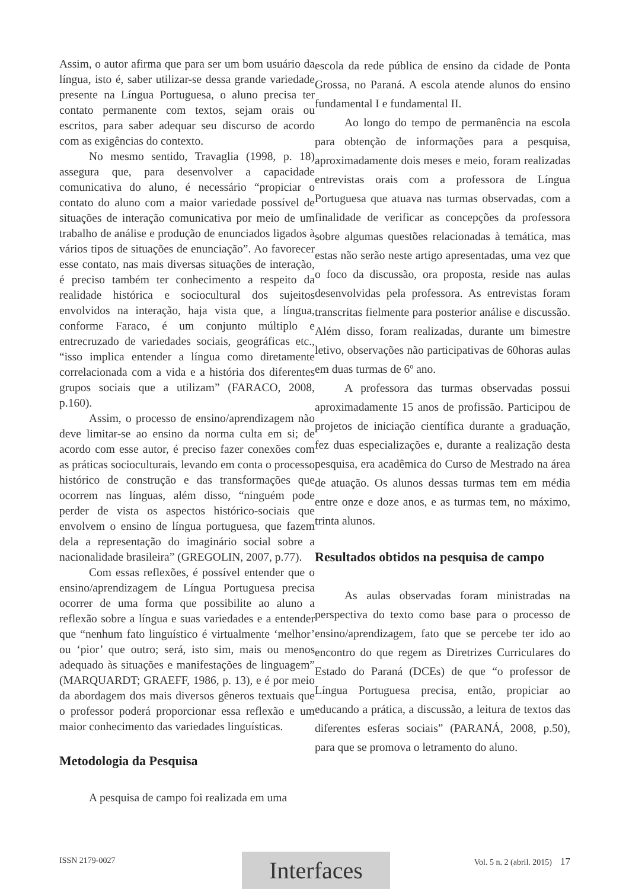Assim, o autor afirma que para ser um bom usuário da língua, isto é, saber utilizar-se dessa grande variedade presente na Língua Portuguesa, o aluno precisa ter contato permanente com textos, sejam orais ou escritos, para saber adequar seu discurso de acordo com as exigências do contexto.
No mesmo sentido, Travaglia (1998, p. 18) assegura que, para desenvolver a capacidade comunicativa do aluno, é necessário “propiciar o contato do aluno com a maior variedade possível de situações de interação comunicativa por meio de um trabalho de análise e produção de enunciados ligados à vários tipos de situações de enunciação”. Ao favorecer esse contato, nas mais diversas situações de interação, é preciso também ter conhecimento a respeito da realidade histórica e sociocultural dos sujeitos envolvidos na interação, haja vista que, a língua, conforme Faraco, é um conjunto múltiplo e entrecruzado de variedades sociais, geográficas etc., “isso implica entender a língua como diretamente correlacionada com a vida e a história dos diferentes grupos sociais que a utilizam” (FARACO, 2008, p.160).
Assim, o processo de ensino/aprendizagem não deve limitar-se ao ensino da norma culta em si; de acordo com esse autor, é preciso fazer conexões com as práticas socioculturais, levando em conta o processo histórico de construção e das transformações que ocorrem nas línguas, além disso, “ninguém pode perder de vista os aspectos histórico-sociais que envolvem o ensino de língua portuguesa, que fazem dela a representação do imaginário social sobre a nacionalidade brasileira” (GREGOLIN, 2007, p.77).
Com essas reflexões, é possível entender que o ensino/aprendizagem de Língua Portuguesa precisa ocorrer de uma forma que possibilite ao aluno a reflexão sobre a língua e suas variedades e a entender que “nenhum fato linguístico é virtualmente ‘melhor’ ou ‘pior’ que outro; será, isto sim, mais ou menos adequado às situações e manifestações de linguagem” (MARQUARDT; GRAEFF, 1986, p. 13), e é por meio da abordagem dos mais diversos gêneros textuais que o professor poderá proporcionar essa reflexão e um maior conhecimento das variedades linguísticas.
Metodologia da Pesquisa
A pesquisa de campo foi realizada em uma
escola da rede pública de ensino da cidade de Ponta Grossa, no Paraná. A escola atende alunos do ensino fundamental I e fundamental II.
Ao longo do tempo de permanência na escola para obtenção de informações para a pesquisa, aproximadamente dois meses e meio, foram realizadas entrevistas orais com a professora de Língua Portuguesa que atuava nas turmas observadas, com a finalidade de verificar as concepções da professora sobre algumas questões relacionadas à temática, mas estas não serão neste artigo apresentadas, uma vez que o foco da discussão, ora proposta, reside nas aulas desenvolvidas pela professora. As entrevistas foram transcritas fielmente para posterior análise e discussão. Além disso, foram realizadas, durante um bimestre letivo, observações não participativas de 60horas aulas em duas turmas de 6º ano.
A professora das turmas observadas possui aproximadamente 15 anos de profissão. Participou de projetos de iniciação científica durante a graduação, fez duas especializações e, durante a realização desta pesquisa, era acadêmica do Curso de Mestrado na área de atuação. Os alunos dessas turmas tem em média entre onze e doze anos, e as turmas tem, no máximo, trinta alunos.
Resultados obtidos na pesquisa de campo
As aulas observadas foram ministradas na perspectiva do texto como base para o processo de ensino/aprendizagem, fato que se percebe ter ido ao encontro do que regem as Diretrizes Curriculares do Estado do Paraná (DCEs) de que “o professor de Língua Portuguesa precisa, então, propiciar ao educando a prática, a discussão, a leitura de textos das diferentes esferas sociais” (PARANÁ, 2008, p.50), para que se promova o letramento do aluno.
Interfaces
ISSN 2179-0027 Vol. 5 n. 2 (abril. 2015) 17